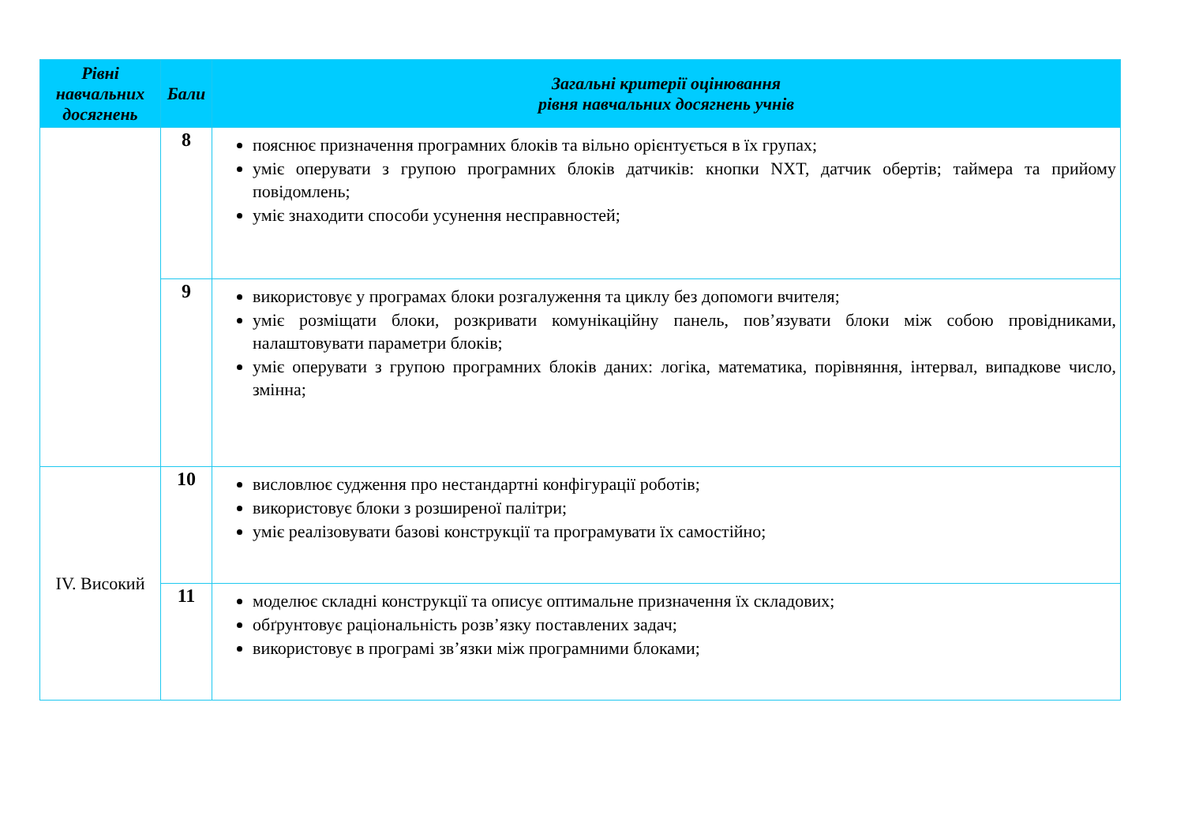| Рівні навчальних досягнень | Бали | Загальні критерії оцінювання рівня навчальних досягнень учнів |
| --- | --- | --- |
| | 8 | пояснює призначення програмних блоків та вільно орієнтується в їх групах; уміє оперувати з групою програмних блоків датчиків: кнопки NXT, датчик обертів; таймера та прийому повідомлень; уміє знаходити способи усунення несправностей; |
| | 9 | використовує у програмах блоки розгалуження та циклу без допомоги вчителя; уміє розміщати блоки, розкривати комунікаційну панель, пов’язувати блоки між собою провідниками, налаштовувати параметри блоків; уміє оперувати з групою програмних блоків даних: логіка, математика, порівняння, інтервал, випадкове число, змінна; |
| IV. Високий | 10 | висловлює судження про нестандартні конфігурації роботів; використовує блоки з розширеної палітри; уміє реалізовувати базові конструкції та програмувати їх самостійно; |
| | 11 | моделює складні конструкції та описує оптимальне призначення їх складових; обґрунтовує раціональність розв’язку поставлених задач; використовує в програмі зв’язки між програмними блоками; |